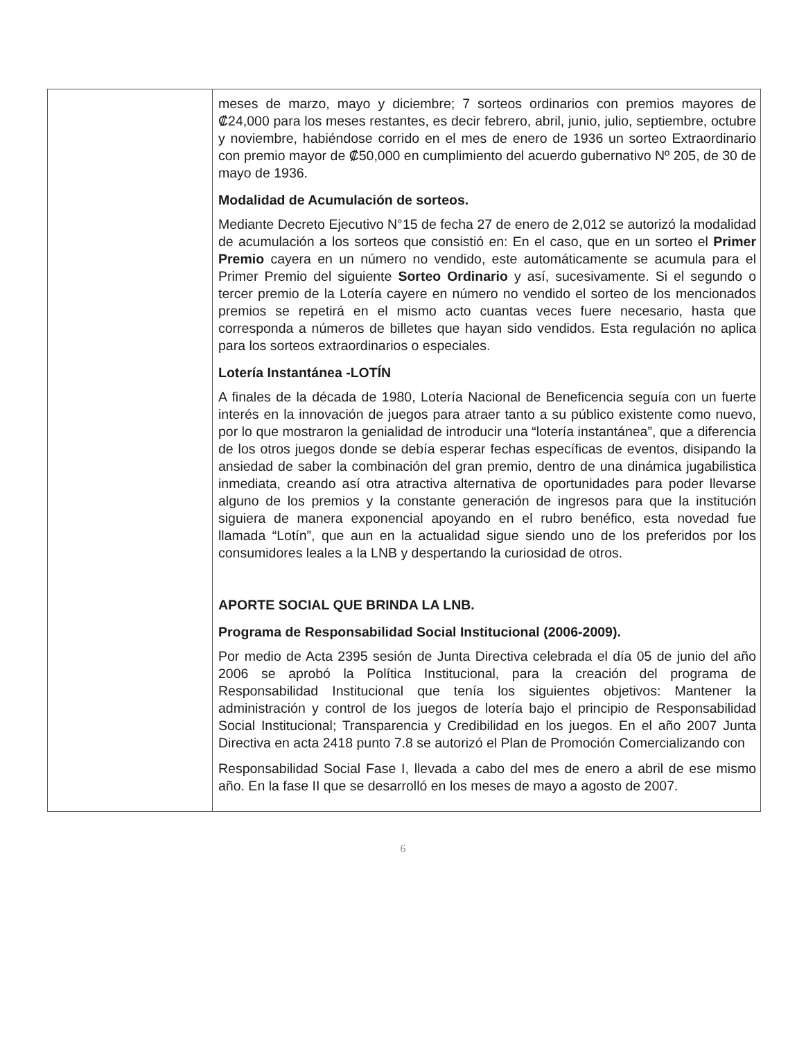| | meses de marzo, mayo y diciembre; 7 sorteos ordinarios con premios mayores de ₡24,000 para los meses restantes, es decir febrero, abril, junio, julio, septiembre, octubre y noviembre, habiéndose corrido en el mes de enero de 1936 un sorteo Extraordinario con premio mayor de ₡50,000 en cumplimiento del acuerdo gubernativo Nº 205, de 30 de mayo de 1936. Modalidad de Acumulación de sorteos. Mediante Decreto Ejecutivo N°15 de fecha 27 de enero de 2,012 se autorizó la modalidad de acumulación a los sorteos que consistió en: En el caso, que en un sorteo el Primer Premio cayera en un número no vendido, este automáticamente se acumula para el Primer Premio del siguiente Sorteo Ordinario y así, sucesivamente. Si el segundo o tercer premio de la Lotería cayere en número no vendido el sorteo de los mencionados premios se repetirá en el mismo acto cuantas veces fuere necesario, hasta que corresponda a números de billetes que hayan sido vendidos. Esta regulación no aplica para los sorteos extraordinarios o especiales. Lotería Instantánea -LOTÍN A finales de la década de 1980, Lotería Nacional de Beneficencia seguía con un fuerte interés en la innovación de juegos para atraer tanto a su público existente como nuevo, por lo que mostraron la genialidad de introducir una “lotería instantánea”, que a diferencia de los otros juegos donde se debía esperar fechas específicas de eventos, disipando la ansiedad de saber la combinación del gran premio, dentro de una dinámica jugabilistica inmediata, creando así otra atractiva alternativa de oportunidades para poder llevarse alguno de los premios y la constante generación de ingresos para que la institución siguiera de manera exponencial apoyando en el rubro benéfico, esta novedad fue llamada “Lotín”, que aun en la actualidad sigue siendo uno de los preferidos por los consumidores leales a la LNB y despertando la curiosidad de otros. APORTE SOCIAL QUE BRINDA LA LNB. Programa de Responsabilidad Social Institucional (2006-2009). Por medio de Acta 2395 sesión de Junta Directiva celebrada el día 05 de junio del año 2006 se aprobó la Política Institucional, para la creación del programa de Responsabilidad Institucional que tenía los siguientes objetivos: Mantener la administración y control de los juegos de lotería bajo el principio de Responsabilidad Social Institucional; Transparencia y Credibilidad en los juegos. En el año 2007 Junta Directiva en acta 2418 punto 7.8 se autorizó el Plan de Promoción Comercializando con Responsabilidad Social Fase I, llevada a cabo del mes de enero a abril de ese mismo año. En la fase II que se desarrolló en los meses de mayo a agosto de 2007. |
6